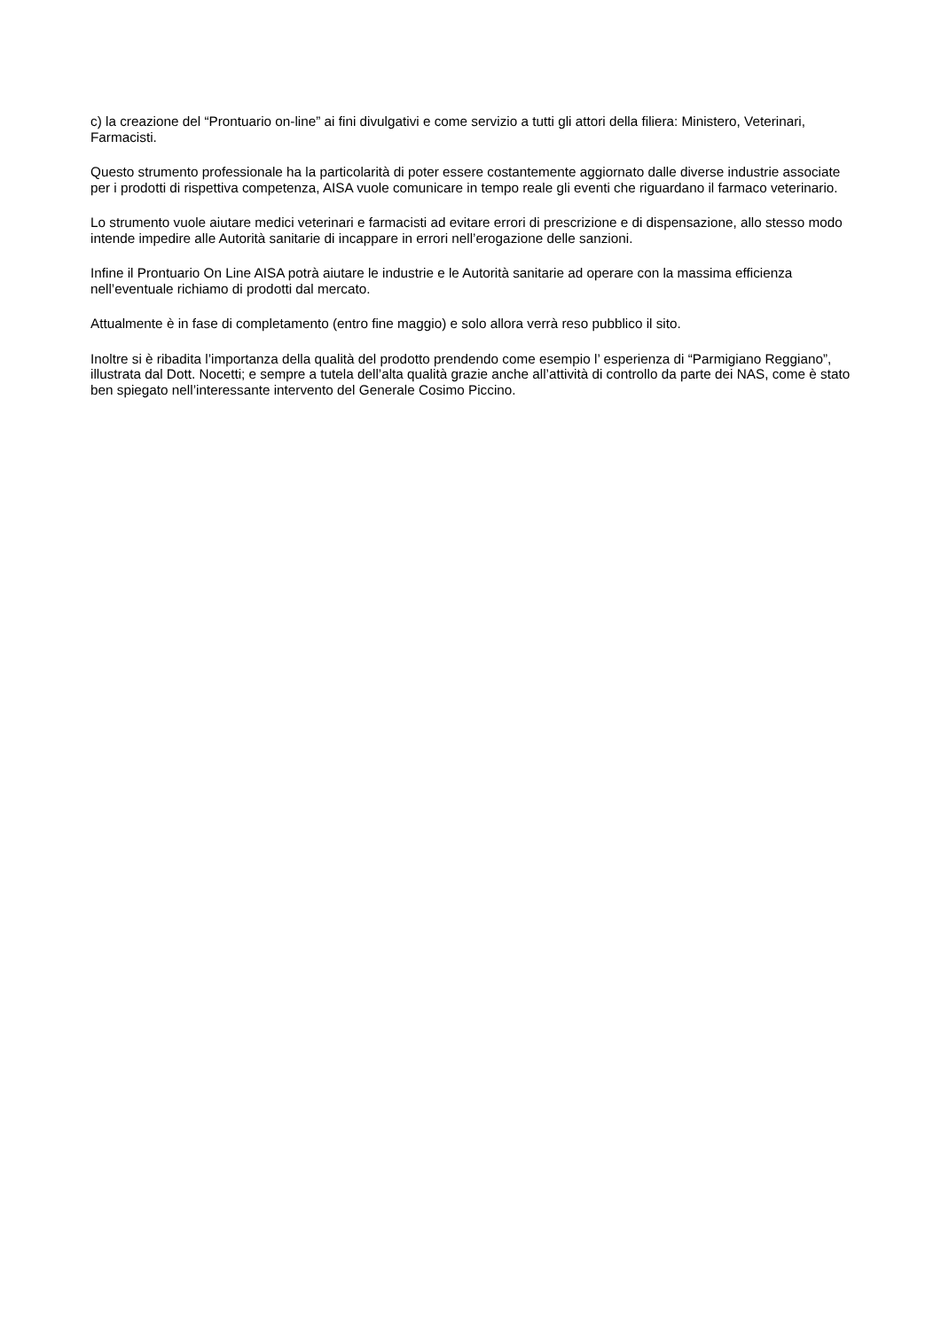c) la creazione del “Prontuario on-line” ai fini divulgativi e come servizio a tutti gli attori della filiera: Ministero, Veterinari, Farmacisti.
Questo strumento professionale ha la particolarità di poter essere costantemente aggiornato dalle diverse industrie associate per i prodotti di rispettiva competenza, AISA vuole comunicare in tempo reale gli eventi che riguardano il farmaco veterinario.
Lo strumento vuole aiutare medici veterinari e farmacisti ad evitare errori di prescrizione e di dispensazione, allo stesso modo intende impedire alle Autorità sanitarie di incappare in errori nell’erogazione delle sanzioni.
Infine il Prontuario On Line AISA potrà aiutare le industrie e le Autorità sanitarie ad operare con la massima efficienza nell’eventuale richiamo di prodotti dal mercato.
Attualmente è in fase di completamento (entro fine maggio) e solo allora verrà reso pubblico il sito.
Inoltre si è ribadita l’importanza della qualità del prodotto prendendo come esempio l’ esperienza di “Parmigiano Reggiano”, illustrata dal Dott. Nocetti; e sempre a tutela dell’alta qualità grazie anche all’attività di controllo da parte dei NAS, come è stato ben spiegato nell’interessante intervento del Generale Cosimo Piccino.